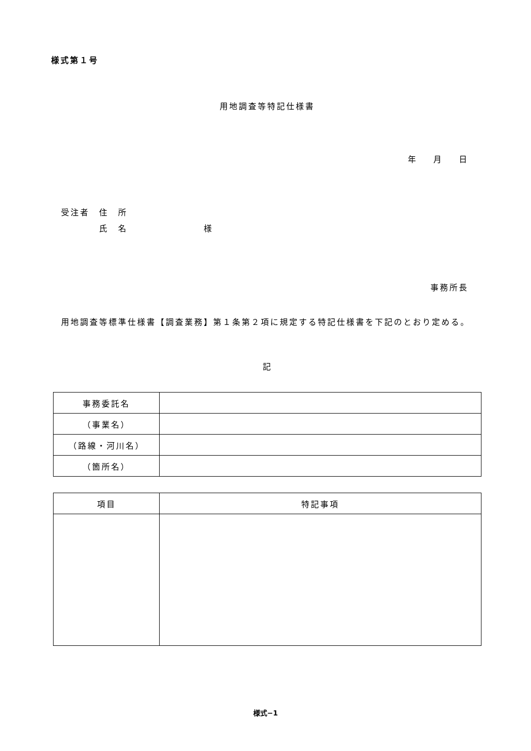様式第１号
用地調査等特記仕様書
年 月 日
受注者　住　所
　　　　氏　名　　　　　　　　様
事務所長
用地調査等標準仕様書【調査業務】第１条第２項に規定する特記仕様書を下記のとおり定める。
記
| 事務委託名 | |
| （事業名） | |
| （路線・河川名） | |
| （箇所名） | |
| 項目 | 特記事項 |
| --- | --- |
様式−1